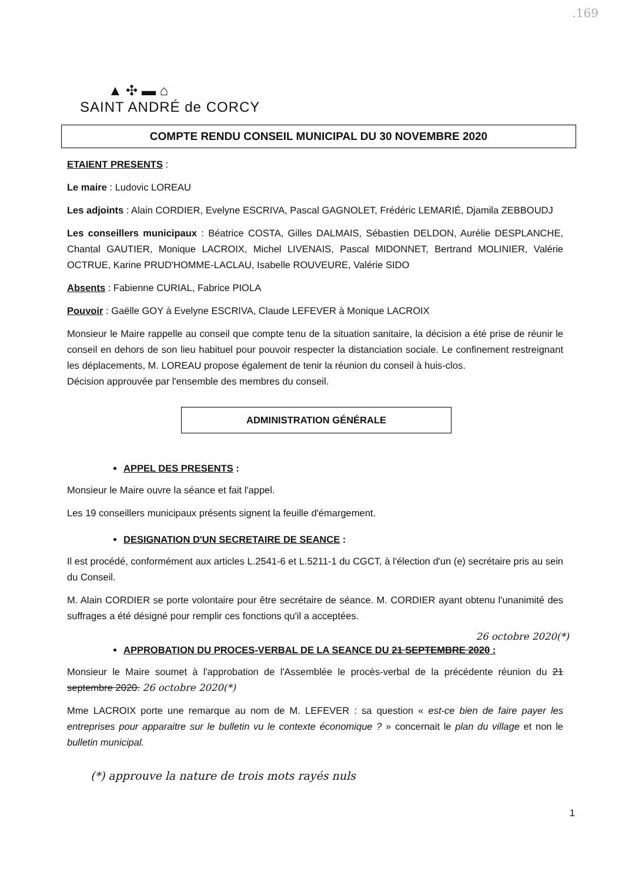.169
▲ ✣ ▬ ⌂
SAINT ANDRÉ de CORCY
COMPTE RENDU CONSEIL MUNICIPAL DU 30 NOVEMBRE 2020
ETAIENT PRESENTS :
Le maire : Ludovic LOREAU
Les adjoints : Alain CORDIER, Evelyne ESCRIVA, Pascal GAGNOLET, Frédéric LEMARIÉ, Djamila ZEBBOUDJ
Les conseillers municipaux : Béatrice COSTA, Gilles DALMAIS, Sébastien DELDON, Aurélie DESPLANCHE, Chantal GAUTIER, Monique LACROIX, Michel LIVENAIS, Pascal MIDONNET, Bertrand MOLINIER, Valérie OCTRUE, Karine PRUD'HOMME-LACLAU, Isabelle ROUVEURE, Valérie SIDO
Absents : Fabienne CURIAL, Fabrice PIOLA
Pouvoir : Gaëlle GOY à Evelyne ESCRIVA, Claude LEFEVER à Monique LACROIX
Monsieur le Maire rappelle au conseil que compte tenu de la situation sanitaire, la décision a été prise de réunir le conseil en dehors de son lieu habituel pour pouvoir respecter la distanciation sociale. Le confinement restreignant les déplacements, M. LOREAU propose également de tenir la réunion du conseil à huis-clos.
Décision approuvée par l'ensemble des membres du conseil.
ADMINISTRATION GÉNÉRALE
APPEL DES PRESENTS :
Monsieur le Maire ouvre la séance et fait l'appel.
Les 19 conseillers municipaux présents signent la feuille d'émargement.
DESIGNATION D'UN SECRETAIRE DE SEANCE :
Il est procédé, conformément aux articles L.2541-6 et L.5211-1 du CGCT, à l'élection d'un (e) secrétaire pris au sein du Conseil.
M. Alain CORDIER se porte volontaire pour être secrétaire de séance. M. CORDIER ayant obtenu l'unanimité des suffrages a été désigné pour remplir ces fonctions qu'il a acceptées.
26 octobre 2020(*)
APPROBATION DU PROCES-VERBAL DE LA SEANCE DU 21 SEPTEMBRE 2020 :
Monsieur le Maire soumet à l'approbation de l'Assemblée le procès-verbal de la précédente réunion du 21 septembre 2020. 26 octobre 2020(*)
Mme LACROIX porte une remarque au nom de M. LEFEVER : sa question « est-ce bien de faire payer les entreprises pour apparaitre sur le bulletin vu le contexte économique ? » concernait le plan du village et non le bulletin municipal.
(*) approuve la nature de trois mots rayés nuls
1